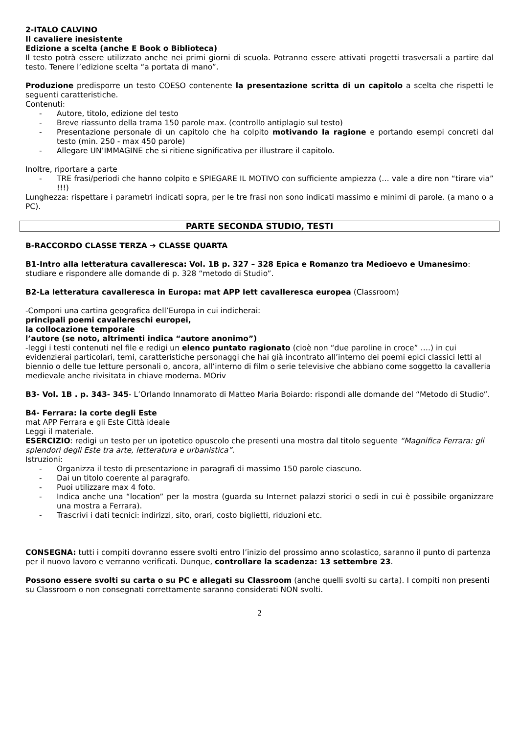2-ITALO CALVINO
Il cavaliere inesistente
Edizione a scelta (anche E Book o Biblioteca)
Il testo potrà essere utilizzato anche nei primi giorni di scuola. Potranno essere attivati progetti trasversali a partire dal testo. Tenere l’edizione scelta “a portata di mano”.
Produzione predisporre un testo COESO contenente la presentazione scritta di un capitolo a scelta che rispetti le seguenti caratteristiche.
Contenuti:
- Autore, titolo, edizione del testo
- Breve riassunto della trama 150 parole max. (controllo antiplagio sul testo)
- Presentazione personale di un capitolo che ha colpito motivando la ragione e portando esempi concreti dal testo (min. 250 - max 450 parole)
- Allegare UN’IMMAGINE che si ritiene significativa per illustrare il capitolo.
Inoltre, riportare a parte
- TRE frasi/periodi che hanno colpito e SPIEGARE IL MOTIVO con sufficiente ampiezza (… vale a dire non “tirare via” !!!)
Lunghezza: rispettare i parametri indicati sopra, per le tre frasi non sono indicati massimo e minimi di parole. (a mano o a PC).
PARTE SECONDA STUDIO, TESTI
B-RACCORDO CLASSE TERZA ➔ CLASSE QUARTA
B1-Intro alla letteratura cavalleresca: Vol. 1B p. 327 – 328 Epica e Romanzo tra Medioevo e Umanesimo: studiare e rispondere alle domande di p. 328 “metodo di Studio”.
B2-La letteratura cavalleresca in Europa: mat APP lett cavalleresca europea (Classroom)
-Componi una cartina geografica dell’Europa in cui indicherai:
principali poemi cavallereschi europei,
la collocazione temporale
l’autore (se noto, altrimenti indica “autore anonimo”)
-leggi i testi contenuti nel file e redigi un elenco puntato ragionato (cioè non “due paroline in croce” ….) in cui evidenzierai particolari, temi, caratteristiche personaggi che hai già incontrato all’interno dei poemi epici classici letti al biennio o delle tue letture personali o, ancora, all’interno di film o serie televisive che abbiano come soggetto la cavalleria medievale anche rivisitata in chiave moderna. MOriv
B3- Vol. 1B . p. 343- 345- L’Orlando Innamorato di Matteo Maria Boiardo: rispondi alle domande del “Metodo di Studio”.
B4- Ferrara: la corte degli Este
mat APP Ferrara e gli Este Città ideale
Leggi il materiale.
ESERCIZIO: redigi un testo per un ipotetico opuscolo che presenti una mostra dal titolo seguente “Magnifica Ferrara: gli splendori degli Este tra arte, letteratura e urbanistica”.
Istruzioni:
- Organizza il testo di presentazione in paragrafi di massimo 150 parole ciascuno.
- Dai un titolo coerente al paragrafo.
- Puoi utilizzare max 4 foto.
- Indica anche una “location” per la mostra (guarda su Internet palazzi storici o sedi in cui è possibile organizzare una mostra a Ferrara).
- Trascrivi i dati tecnici: indirizzi, sito, orari, costo biglietti, riduzioni etc.
CONSEGNA: tutti i compiti dovranno essere svolti entro l’inizio del prossimo anno scolastico, saranno il punto di partenza per il nuovo lavoro e verranno verificati. Dunque, controllare la scadenza: 13 settembre 23.
Possono essere svolti su carta o su PC e allegati su Classroom (anche quelli svolti su carta). I compiti non presenti su Classroom o non consegnati correttamente saranno considerati NON svolti.
2